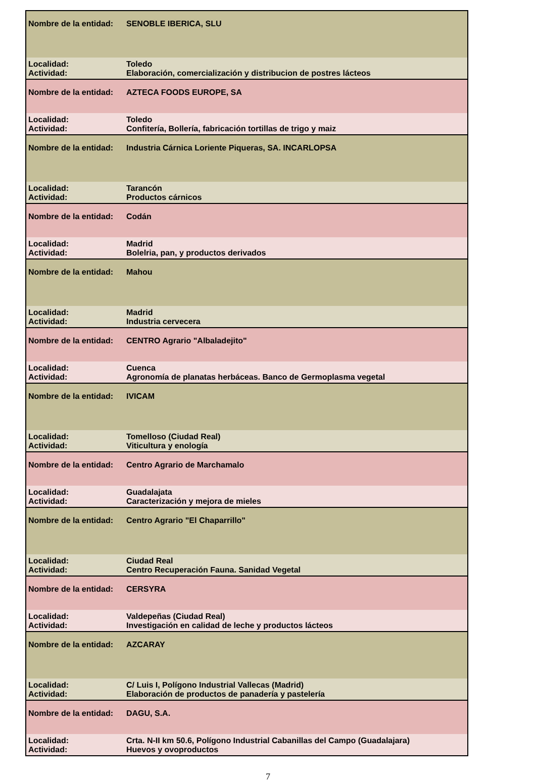| Nombre de la entidad: | SENOBLE IBERICA, SLU |
| Localidad: | Toledo |
| Actividad: | Elaboración, comercialización y distribucion de postres lácteos |
| Nombre de la entidad: | AZTECA FOODS EUROPE, SA |
| Localidad: | Toledo |
| Actividad: | Confitería, Bollería, fabricación tortillas de trigo y maiz |
| Nombre de la entidad: | Industria Cárnica Loriente Piqueras, SA. INCARLOPSA |
| Localidad: | Tarancón |
| Actividad: | Productos cárnicos |
| Nombre de la entidad: | Codán |
| Localidad: | Madrid |
| Actividad: | Bolelria, pan, y productos derivados |
| Nombre de la entidad: | Mahou |
| Localidad: | Madrid |
| Actividad: | Industria cervecera |
| Nombre de la entidad: | CENTRO Agrario "Albaladejito" |
| Localidad: | Cuenca |
| Actividad: | Agronomía de planatas herbáceas. Banco de Germoplasma vegetal |
| Nombre de la entidad: | IVICAM |
| Localidad: | Tomelloso (Ciudad Real) |
| Actividad: | Viticultura y enología |
| Nombre de la entidad: | Centro Agrario de Marchamalo |
| Localidad: | Guadalajata |
| Actividad: | Caracterización y mejora de mieles |
| Nombre de la entidad: | Centro Agrario "El Chaparrillo" |
| Localidad: | Ciudad Real |
| Actividad: | Centro Recuperación Fauna. Sanidad Vegetal |
| Nombre de la entidad: | CERSYRA |
| Localidad: | Valdepeñas (Ciudad Real) |
| Actividad: | Investigación en calidad de leche y productos lácteos |
| Nombre de la entidad: | AZCARAY |
| Localidad: | C/ Luis I, Polígono Industrial Vallecas (Madrid) |
| Actividad: | Elaboración de productos de panadería y pastelería |
| Nombre de la entidad: | DAGU, S.A. |
| Localidad: | Crta. N-II km 50.6, Polígono Industrial Cabanillas del Campo (Guadalajara) |
| Actividad: | Huevos y ovoproductos |
7